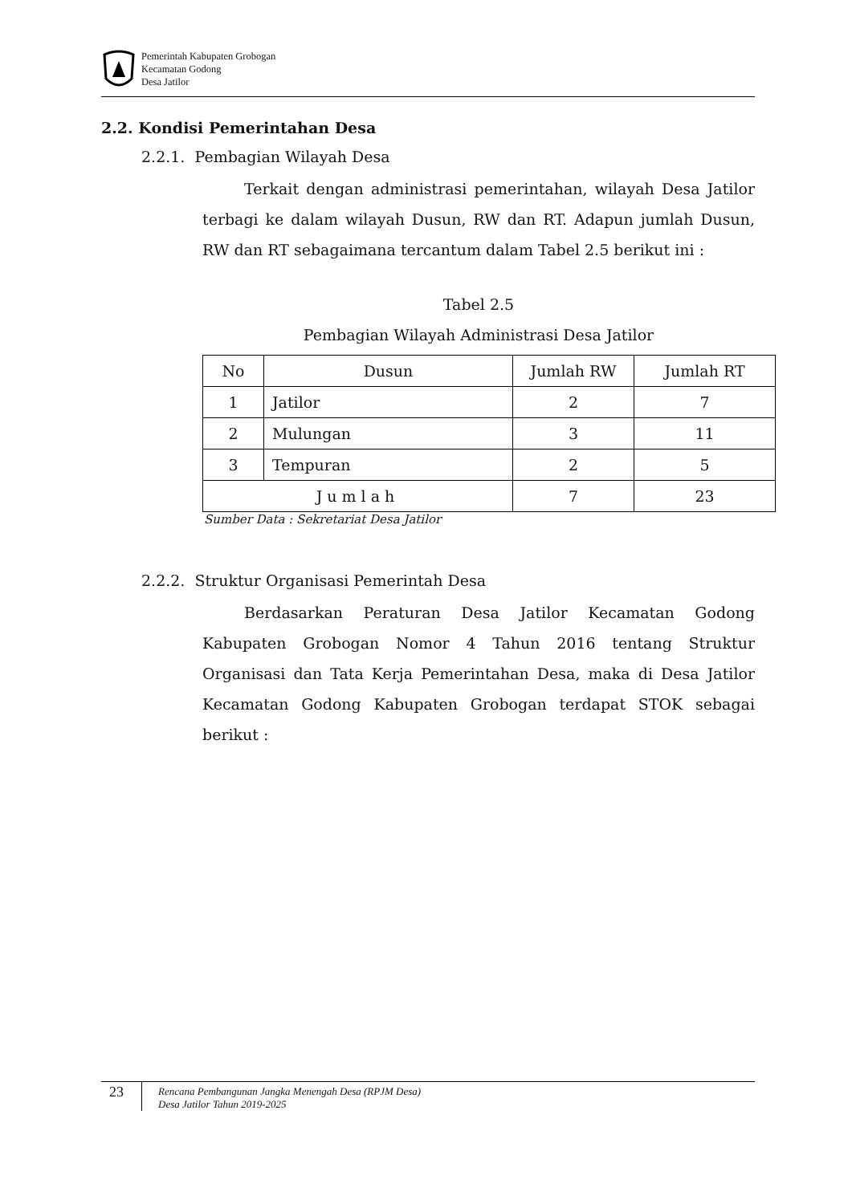Pemerintah Kabupaten Grobogan
Kecamatan Godong
Desa Jatilor
2.2. Kondisi Pemerintahan Desa
2.2.1. Pembagian Wilayah Desa
Terkait dengan administrasi pemerintahan, wilayah Desa Jatilor terbagi ke dalam wilayah Dusun, RW dan RT. Adapun jumlah Dusun, RW dan RT sebagaimana tercantum dalam Tabel 2.5 berikut ini :
Tabel 2.5
Pembagian Wilayah Administrasi Desa Jatilor
| No | Dusun | Jumlah RW | Jumlah RT |
| --- | --- | --- | --- |
| 1 | Jatilor | 2 | 7 |
| 2 | Mulungan | 3 | 11 |
| 3 | Tempuran | 2 | 5 |
| Jumlah | | 7 | 23 |
Sumber Data : Sekretariat Desa Jatilor
2.2.2. Struktur Organisasi Pemerintah Desa
Berdasarkan Peraturan Desa Jatilor Kecamatan Godong Kabupaten Grobogan Nomor 4 Tahun 2016 tentang Struktur Organisasi dan Tata Kerja Pemerintahan Desa, maka di Desa Jatilor Kecamatan Godong Kabupaten Grobogan terdapat STOK sebagai berikut :
23
Rencana Pembangunan Jangka Menengah Desa (RPJM Desa)
Desa Jatilor Tahun 2019-2025